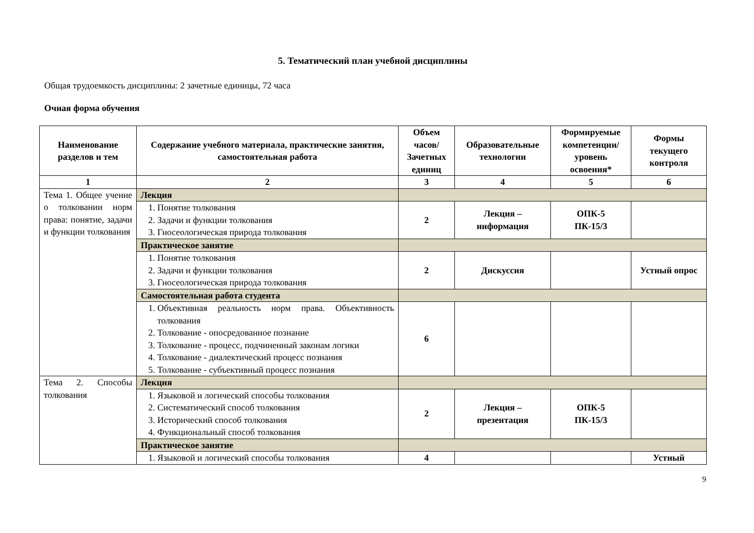5. Тематический план учебной дисциплины
Общая трудоемкость дисциплины: 2 зачетные единицы, 72 часа
Очная форма обучения
| Наименование разделов и тем | Содержание учебного материала, практические занятия, самостоятельная работа | Объем часов/ Зачетных единиц | Образовательные технологии | Формируемые компетенции/ уровень освоения* | Формы текущего контроля |
| --- | --- | --- | --- | --- | --- |
| 1 | 2 | 3 | 4 | 5 | 6 |
| Тема 1. Общее учение о толковании норм права: понятие, задачи и функции толкования | Лекция | | | | |
| | 1. Понятие толкования 2. Задачи и функции толкования 3. Гносеологическая природа толкования | 2 | Лекция – информация | ОПК-5 ПК-15/3 | |
| | Практическое занятие | | | | |
| | 1. Понятие толкования 2. Задачи и функции толкования 3. Гносеологическая природа толкования | 2 | Дискуссия | | Устный опрос |
| | Самостоятельная работа студента | | | | |
| | 1. Объективная реальность норм права. Объективность толкования 2. Толкование - опосредованное познание 3. Толкование - процесс, подчиненный законам логики 4. Толкование - диалектический процесс познания 5. Толкование - субъективный процесс познания | 6 | | | |
| Тема 2. Способы толкования | Лекция | | | | |
| | 1. Языковой и логический способы толкования 2. Систематический способ толкования 3. Исторический способ толкования 4. Функциональный способ толкования | 2 | Лекция – презентация | ОПК-5 ПК-15/3 | |
| | Практическое занятие | | | | |
| | 1. Языковой и логический способы толкования | 4 | | | Устный |
9